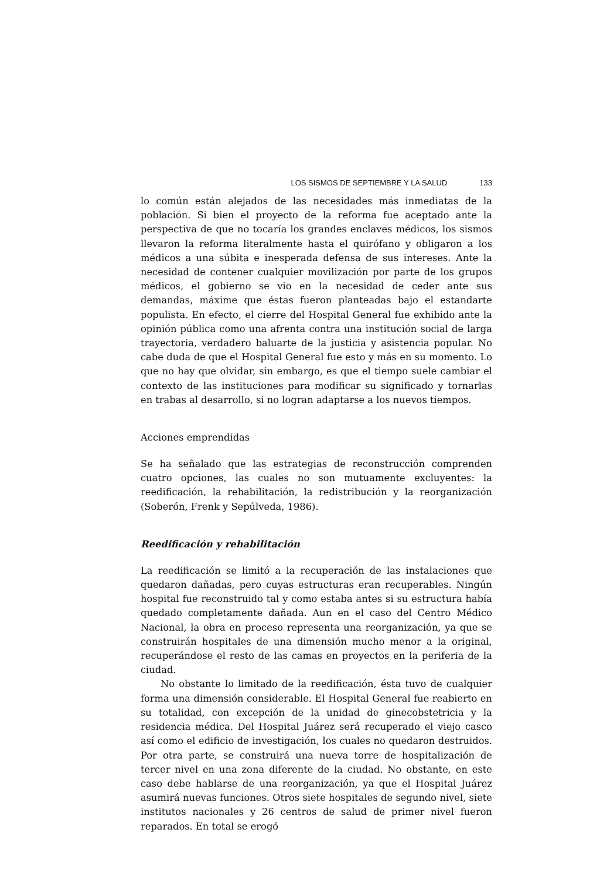LOS SISMOS DE SEPTIEMBRE Y LA SALUD 133
lo común están alejados de las necesidades más inmediatas de la población. Si bien el proyecto de la reforma fue aceptado ante la perspectiva de que no tocaría los grandes enclaves médicos, los sismos llevaron la reforma literalmente hasta el quirófano y obligaron a los médicos a una súbita e inesperada defensa de sus intereses. Ante la necesidad de contener cualquier movilización por parte de los grupos médicos, el gobierno se vio en la necesidad de ceder ante sus demandas, máxime que éstas fueron planteadas bajo el estandarte populista. En efecto, el cierre del Hospital General fue exhibido ante la opinión pública como una afrenta contra una institución social de larga trayectoria, verdadero baluarte de la justicia y asistencia popular. No cabe duda de que el Hospital General fue esto y más en su momento. Lo que no hay que olvidar, sin embargo, es que el tiempo suele cambiar el contexto de las instituciones para modificar su significado y tornarlas en trabas al desarrollo, si no logran adaptarse a los nuevos tiempos.
Acciones emprendidas
Se ha señalado que las estrategias de reconstrucción comprenden cuatro opciones, las cuales no son mutuamente excluyentes: la reedificación, la rehabilitación, la redistribución y la reorganización (Soberón, Frenk y Sepúlveda, 1986).
Reedificación y rehabilitación
La reedificación se limitó a la recuperación de las instalaciones que quedaron dañadas, pero cuyas estructuras eran recuperables. Ningún hospital fue reconstruido tal y como estaba antes si su estructura había quedado completamente dañada. Aun en el caso del Centro Médico Nacional, la obra en proceso representa una reorganización, ya que se construirán hospitales de una dimensión mucho menor a la original, recuperándose el resto de las camas en proyectos en la periferia de la ciudad.
No obstante lo limitado de la reedificación, ésta tuvo de cualquier forma una dimensión considerable. El Hospital General fue reabierto en su totalidad, con excepción de la unidad de ginecobstetricia y la residencia médica. Del Hospital Juárez será recuperado el viejo casco así como el edificio de investigación, los cuales no quedaron destruidos. Por otra parte, se construirá una nueva torre de hospitalización de tercer nivel en una zona diferente de la ciudad. No obstante, en este caso debe hablarse de una reorganización, ya que el Hospital Juárez asumirá nuevas funciones. Otros siete hospitales de segundo nivel, siete institutos nacionales y 26 centros de salud de primer nivel fueron reparados. En total se erogó